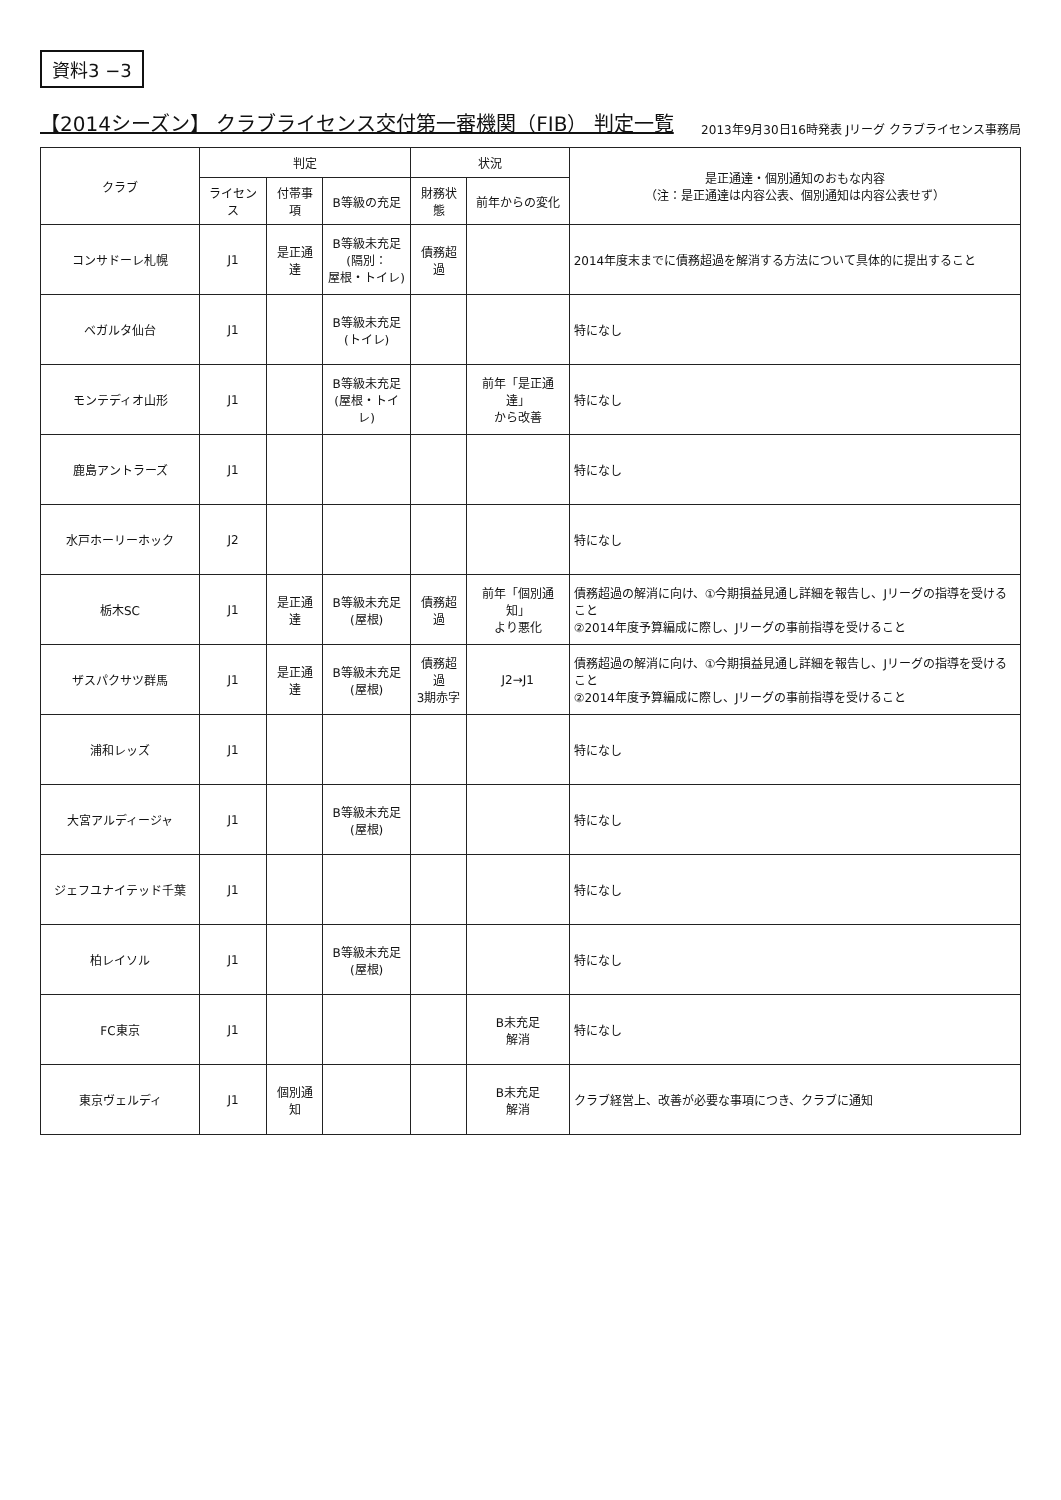資料3 −3
【2014シーズン】 クラブライセンス交付第一審機関（FIB） 判定一覧
2013年9月30日16時発表 Jリーグ クラブライセンス事務局
| クラブ | 判定 | | | 状況 | | 是正通達・個別通知のおもな内容 （注：是正通達は内容公表、個別通知は内容公表せず） |
| --- | --- | --- | --- | --- | --- | --- |
| | ライセンス | 付帯事項 | B等級の充足 | 財務状態 | 前年からの変化 | |
| コンサドーレ札幌 | J1 | 是正通達 | B等級未充足 (隔別： 屋根・トイレ) | 債務超過 | | 2014年度末までに債務超過を解消する方法について具体的に提出すること |
| ベガルタ仙台 | J1 | | B等級未充足 (トイレ) | | | 特になし |
| モンテディオ山形 | J1 | | B等級未充足 (屋根・トイレ) | | 前年「是正通達」 から改善 | 特になし |
| 鹿島アントラーズ | J1 | | | | | 特になし |
| 水戸ホーリーホック | J2 | | | | | 特になし |
| 栃木SC | J1 | 是正通達 | B等級未充足 (屋根) | 債務超過 | 前年「個別通知」 より悪化 | 債務超過の解消に向け、①今期損益見通し詳細を報告し、Jリーグの指導を受けること ②2014年度予算編成に際し、Jリーグの事前指導を受けること |
| ザスパクサツ群馬 | J1 | 是正通達 | B等級未充足 (屋根) | 債務超過 3期赤字 | J2→J1 | 債務超過の解消に向け、①今期損益見通し詳細を報告し、Jリーグの指導を受けること ②2014年度予算編成に際し、Jリーグの事前指導を受けること |
| 浦和レッズ | J1 | | | | | 特になし |
| 大宮アルディージャ | J1 | | B等級未充足 (屋根) | | | 特になし |
| ジェフユナイテッド千葉 | J1 | | | | | 特になし |
| 柏レイソル | J1 | | B等級未充足 (屋根) | | | 特になし |
| FC東京 | J1 | | | | B未充足 解消 | 特になし |
| 東京ヴェルディ | J1 | 個別通知 | | | B未充足 解消 | クラブ経営上、改善が必要な事項につき、クラブに通知 |